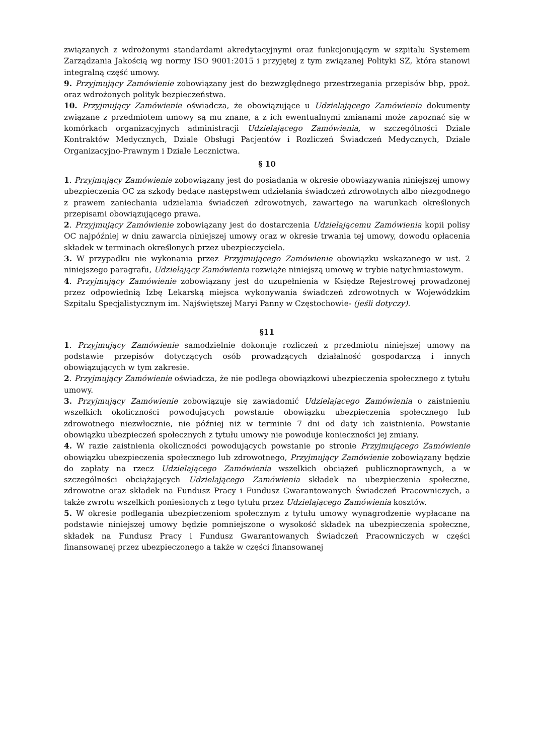związanych z wdrożonymi standardami akredytacyjnymi oraz funkcjonującym w szpitalu Systemem Zarządzania Jakością wg normy ISO 9001:2015 i przyjętej z tym związanej Polityki SZ, która stanowi integralną część umowy.
9. Przyjmujący Zamówienie zobowiązany jest do bezwzględnego przestrzegania przepisów bhp, ppoż. oraz wdrożonych polityk bezpieczeństwa.
10. Przyjmujący Zamówienie oświadcza, że obowiązujące u Udzielającego Zamówienia dokumenty związane z przedmiotem umowy są mu znane, a z ich ewentualnymi zmianami może zapoznać się w komórkach organizacyjnych administracji Udzielającego Zamówienia, w szczególności Dziale Kontraktów Medycznych, Dziale Obsługi Pacjentów i Rozliczeń Świadczeń Medycznych, Dziale Organizacyjno-Prawnym i Dziale Lecznictwa.
§ 10
1. Przyjmujący Zamówienie zobowiązany jest do posiadania w okresie obowiązywania niniejszej umowy ubezpieczenia OC za szkody będące następstwem udzielania świadczeń zdrowotnych albo niezgodnego z prawem zaniechania udzielania świadczeń zdrowotnych, zawartego na warunkach określonych przepisami obowiązującego prawa.
2. Przyjmujący Zamówienie zobowiązany jest do dostarczenia Udzielającemu Zamówienia kopii polisy OC najpóźniej w dniu zawarcia niniejszej umowy oraz w okresie trwania tej umowy, dowodu opłacenia składek w terminach określonych przez ubezpieczyciela.
3. W przypadku nie wykonania przez Przyjmującego Zamówienie obowiązku wskazanego w ust. 2 niniejszego paragrafu, Udzielający Zamówienia rozwiąże niniejszą umowę w trybie natychmiastowym.
4. Przyjmujący Zamówienie zobowiązany jest do uzupełnienia w Księdze Rejestrowej prowadzonej przez odpowiednią Izbę Lekarską miejsca wykonywania świadczeń zdrowotnych w Wojewódzkim Szpitalu Specjalistycznym im. Najświętszej Maryi Panny w Częstochowie- (jeśli dotyczy).
§11
1. Przyjmujący Zamówienie samodzielnie dokonuje rozliczeń z przedmiotu niniejszej umowy na podstawie przepisów dotyczących osób prowadzących działalność gospodarczą i innych obowiązujących w tym zakresie.
2. Przyjmujący Zamówienie oświadcza, że nie podlega obowiązkowi ubezpieczenia społecznego z tytułu umowy.
3. Przyjmujący Zamówienie zobowiązuje się zawiadomić Udzielającego Zamówienia o zaistnieniu wszelkich okoliczności powodujących powstanie obowiązku ubezpieczenia społecznego lub zdrowotnego niezwłocznie, nie później niż w terminie 7 dni od daty ich zaistnienia. Powstanie obowiązku ubezpieczeń społecznych z tytułu umowy nie powoduje konieczności jej zmiany.
4. W razie zaistnienia okoliczności powodujących powstanie po stronie Przyjmującego Zamówienie obowiązku ubezpieczenia społecznego lub zdrowotnego, Przyjmujący Zamówienie zobowiązany będzie do zapłaty na rzecz Udzielającego Zamówienia wszelkich obciążeń publicznoprawnych, a w szczególności obciążających Udzielającego Zamówienia składek na ubezpieczenia społeczne, zdrowotne oraz składek na Fundusz Pracy i Fundusz Gwarantowanych Świadczeń Pracowniczych, a także zwrotu wszelkich poniesionych z tego tytułu przez Udzielającego Zamówienia kosztów.
5. W okresie podlegania ubezpieczeniom społecznym z tytułu umowy wynagrodzenie wypłacane na podstawie niniejszej umowy będzie pomniejszone o wysokość składek na ubezpieczenia społeczne, składek na Fundusz Pracy i Fundusz Gwarantowanych Świadczeń Pracowniczych w części finansowanej przez ubezpieczonego a także w części finansowanej